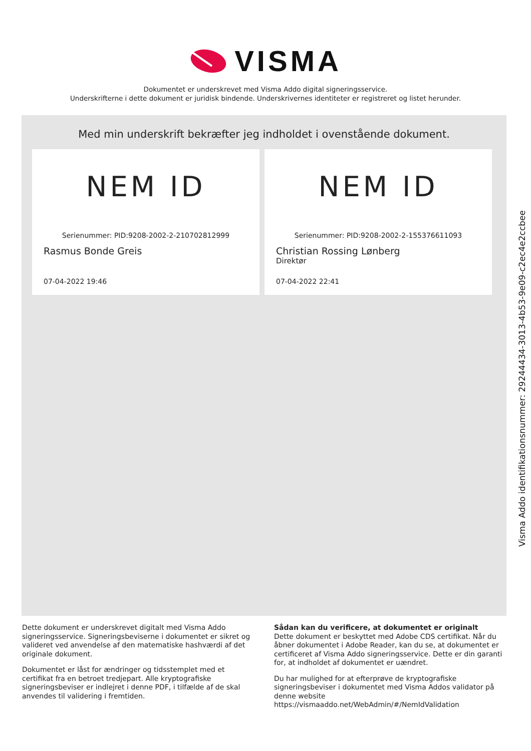VISMA
Dokumentet er underskrevet med Visma Addo digital signeringsservice.
Underskrifterne i dette dokument er juridisk bindende. Underskrivernes identiteter er registreret og listet herunder.
Med min underskrift bekræfter jeg indholdet i ovenstående dokument.
NEM ID
Serienummer: PID:9208-2002-2-210702812999
Rasmus Bonde Greis
07-04-2022 19:46
NEM ID
Serienummer: PID:9208-2002-2-155376611093
Christian Rossing Lønberg
Direktør
07-04-2022 22:41
Dette dokument er underskrevet digitalt med Visma Addo signeringsservice. Signeringsbeviserne i dokumentet er sikret og valideret ved anvendelse af den matematiske hashværdi af det originale dokument.
Dokumentet er låst for ændringer og tidsstemplet med et certifikat fra en betroet tredjepart. Alle kryptografiske signeringsbeviser er indlejret i denne PDF, i tilfælde af de skal anvendes til validering i fremtiden.
Sådan kan du verificere, at dokumentet er originalt
Dette dokument er beskyttet med Adobe CDS certifikat. Når du åbner dokumentet i Adobe Reader, kan du se, at dokumentet er certificeret af Visma Addo signeringsservice. Dette er din garanti for, at indholdet af dokumentet er uændret.
Du har mulighed for at efterprøve de kryptografiske signeringsbeviser i dokumentet med Visma Addos validator på denne website https://vismaaddo.net/WebAdmin/#/NemIdValidation
Visma Addo identifikationsnummer: 29244434-3013-4b53-9e09-c2ec4e2ccbee